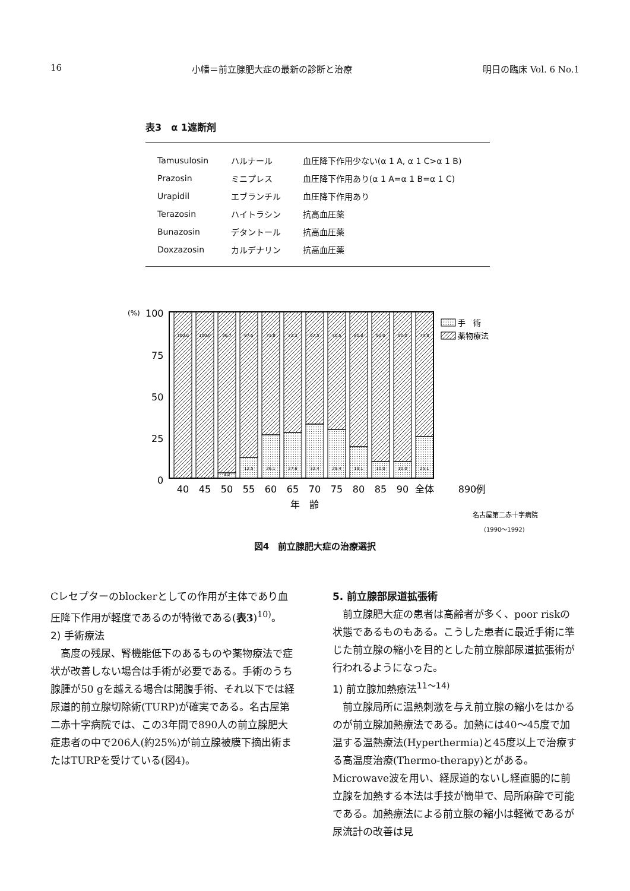16 小幡＝前立腺肥大症の最新の診断と治療 明日の臨床 Vol. 6 No.1
表3　α 1遮断剤
| Tamusulosin | ハルナール | 血圧降下作用少ない(α 1 A, α 1 C>α 1 B) |
| Prazosin | ミニプレス | 血圧降下作用あり(α 1 A=α 1 B=α 1 C) |
| Urapidil | エブランチル | 血圧降下作用あり |
| Terazosin | ハイトラシン | 抗高血圧薬 |
| Bunazosin | デタントール | 抗高血圧薬 |
| Doxzazosin | カルデナリン | 抗高血圧薬 |
(%)
100
75
50
25
0
100.0
100.0
96.7
87.5
73.8
72.3
67.5
70.5
80.8
90.0
90.0
74.8
3.2
12.5
26.1
27.6
32.4
29.4
19.1
10.0
10.0
25.1
手　術
薬物療法
40
45
50
55
60
65
70
75
80
85
90
全体
890例
年　齢
名古屋第二赤十字病院
(1990〜1992)
図4　前立腺肥大症の治療選択
Cレセプターのblockerとしての作用が主体であり血圧降下作用が軽度であるのが特徴である(表3)<sup>10)</sup>。
2) 手術療法
高度の残尿、腎機能低下のあるものや薬物療法で症状が改善しない場合は手術が必要である。手術のうち腺腫が50 gを越える場合は開腹手術、それ以下では経尿道的前立腺切除術(TURP)が確実である。名古屋第二赤十字病院では、この3年間で890人の前立腺肥大症患者の中で206人(約25%)が前立腺被膜下摘出術またはTURPを受けている(図4)。
5. 前立腺部尿道拡張術
前立腺肥大症の患者は高齢者が多く、poor riskの状態であるものもある。こうした患者に最近手術に準じた前立腺の縮小を目的とした前立腺部尿道拡張術が行われるようになった。
1) 前立腺加熱療法<sup>11〜14)</sup>
前立腺局所に温熱刺激を与え前立腺の縮小をはかるのが前立腺加熱療法である。加熱には40〜45度で加温する温熱療法(Hyperthermia)と45度以上で治療する高温度治療(Thermo-therapy)とがある。Microwave波を用い、経尿道的ないし経直腸的に前立腺を加熱する本法は手技が簡単で、局所麻酔で可能である。加熱療法による前立腺の縮小は軽微であるが尿流計の改善は見